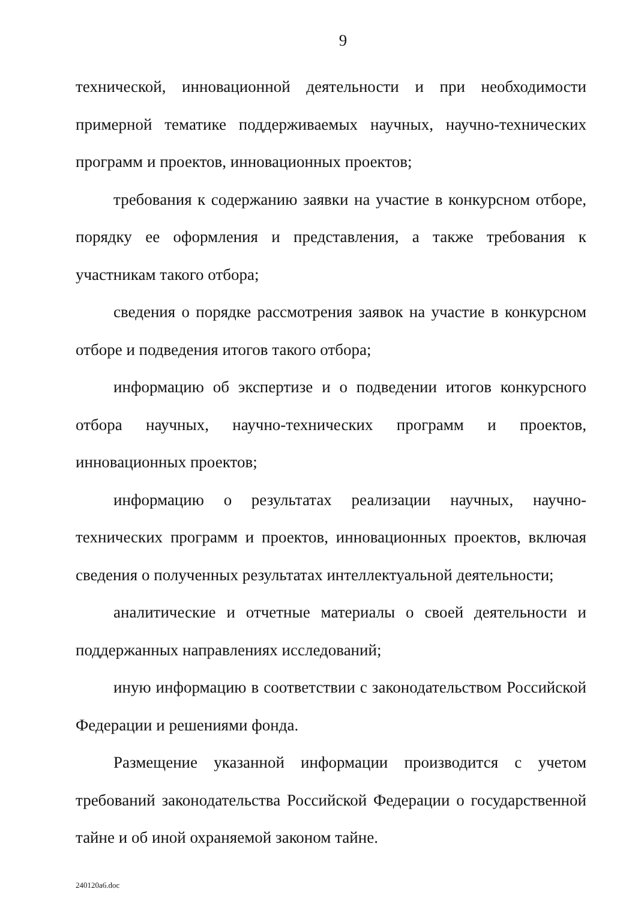9
технической, инновационной деятельности и при необходимости примерной тематике поддерживаемых научных, научно-технических программ и проектов, инновационных проектов;
требования к содержанию заявки на участие в конкурсном отборе, порядку ее оформления и представления, а также требования к участникам такого отбора;
сведения о порядке рассмотрения заявок на участие в конкурсном отборе и подведения итогов такого отбора;
информацию об экспертизе и о подведении итогов конкурсного отбора научных, научно-технических программ и проектов, инновационных проектов;
информацию о результатах реализации научных, научно-технических программ и проектов, инновационных проектов, включая сведения о полученных результатах интеллектуальной деятельности;
аналитические и отчетные материалы о своей деятельности и поддержанных направлениях исследований;
иную информацию в соответствии с законодательством Российской Федерации и решениями фонда.
Размещение указанной информации производится с учетом требований законодательства Российской Федерации о государственной тайне и об иной охраняемой законом тайне.
240120a6.doc